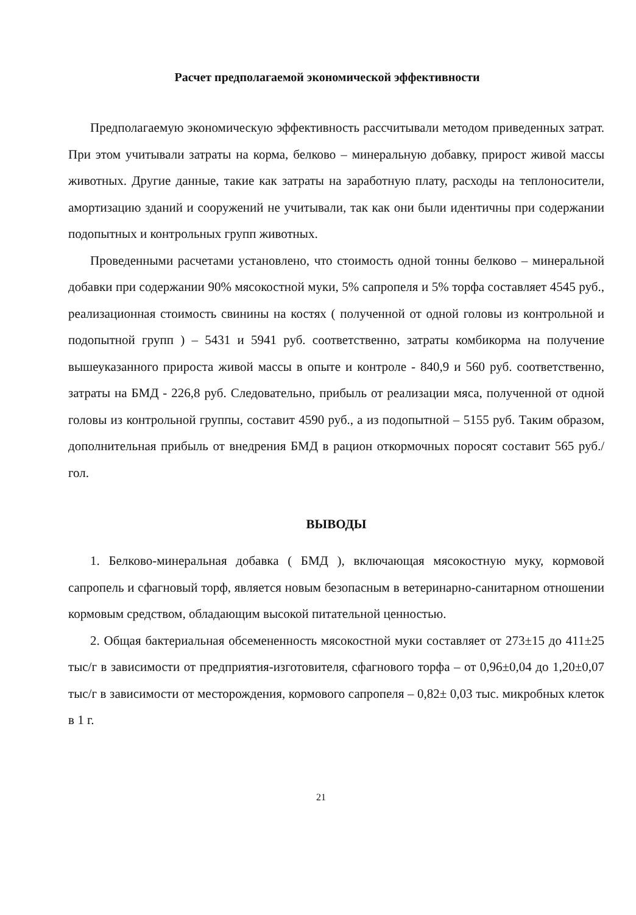Расчет предполагаемой экономической эффективности
Предполагаемую экономическую эффективность рассчитывали методом приведенных затрат. При этом учитывали затраты на корма, белково – минеральную добавку, прирост живой массы животных. Другие данные, такие как затраты на заработную плату, расходы на теплоносители, амортизацию зданий и сооружений не учитывали, так как они были идентичны при содержании подопытных и контрольных групп животных.
Проведенными расчетами установлено, что стоимость одной тонны белково – минеральной добавки при содержании 90% мясокостной муки, 5% сапропеля и 5% торфа составляет 4545 руб., реализационная стоимость свинины на костях ( полученной от одной головы из контрольной и подопытной групп ) – 5431 и 5941 руб. соответственно, затраты комбикорма на получение вышеуказанного прироста живой массы в опыте и контроле - 840,9 и 560 руб. соответственно, затраты на БМД - 226,8 руб. Следовательно, прибыль от реализации мяса, полученной от одной головы из контрольной группы, составит 4590 руб., а из подопытной – 5155 руб. Таким образом, дополнительная прибыль от внедрения БМД в рацион откормочных поросят составит 565 руб./ гол.
ВЫВОДЫ
1. Белково-минеральная добавка ( БМД ), включающая мясокостную муку, кормовой сапропель и сфагновый торф, является новым безопасным в ветеринарно-санитарном отношении кормовым средством, обладающим высокой питательной ценностью.
2. Общая бактериальная обсемененность мясокостной муки составляет от 273±15 до 411±25 тыс/г в зависимости от предприятия-изготовителя, сфагнового торфа – от 0,96±0,04 до 1,20±0,07 тыс/г в зависимости от месторождения, кормового сапропеля – 0,82± 0,03 тыс. микробных клеток в 1 г.
21